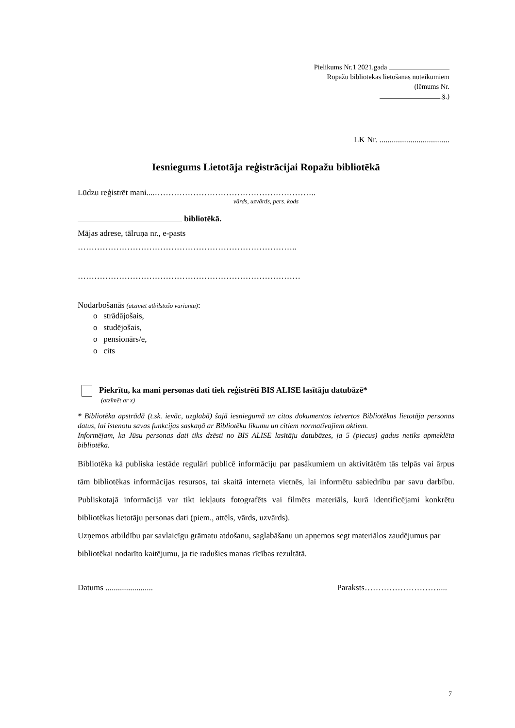Pielikums Nr.1 2021.gada
Ropažu bibliotēkas lietošanas noteikumiem
(lēmums Nr.
.§.)
LK Nr. ..................................
Iesniegums Lietotāja reģistrācijai Ropažu bibliotēkā
Lūdzu reģistrēt mani....…………………………………………………..
vārds, uzvārds, pers. kods
bibliotēkā.
Mājas adrese, tālruņa nr., e-pasts
……………………………………………………………………..
………………………………………………………………………
Nodarbošanās (atzīmēt atbilstošo variantu):
o strādājošais,
o studējošais,
o pensionārs/e,
o cits
Piekrītu, ka mani personas dati tiek reģistrēti BIS ALISE lasītāju datubāzē*
(atzīmēt ar x)
* Bibliotēka apstrādā (t.sk. ievāc, uzglabā) šajā iesniegumā un citos dokumentos ietvertos Bibliotēkas lietotāja personas datus, lai īstenotu savas funkcijas saskaņā ar Bibliotēku likumu un citiem normatīvajiem aktiem.
Informējam, ka Jūsu personas dati tiks dzēsti no BIS ALISE lasītāju datubāzes, ja 5 (piecus) gadus netiks apmeklēta bibliotēka.
Bibliotēka kā publiska iestāde regulāri publicē informāciju par pasākumiem un aktivitātēm tās telpās vai ārpus tām bibliotēkas informācijas resursos, tai skaitā interneta vietnēs, lai informētu sabiedrību par savu darbību. Publiskotajā informācijā var tikt iekļauts fotografēts vai filmēts materiāls, kurā identificējami konkrētu bibliotēkas lietotāju personas dati (piem., attēls, vārds, uzvārds).
Uzņemos atbildību par savlaicīgu grāmatu atdošanu, saglabāšanu un apņemos segt materiālos zaudējumus par bibliotēkai nodarīto kaitējumu, ja tie radušies manas rīcības rezultātā.
Datums ....................... Paraksts………………………....
7